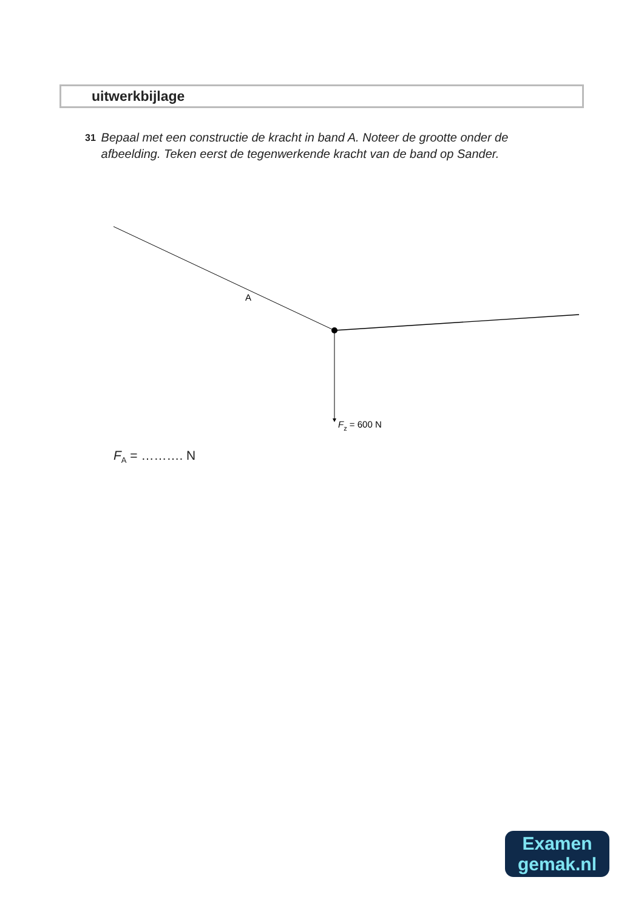uitwerkbijlage
31
Bepaal met een constructie de kracht in band A. Noteer de grootte onder de afbeelding. Teken eerst de tegenwerkende kracht van de band op Sander.
A
Fz = 600 N
F<sub>A</sub> = ………. N
Examen
gemak.nl